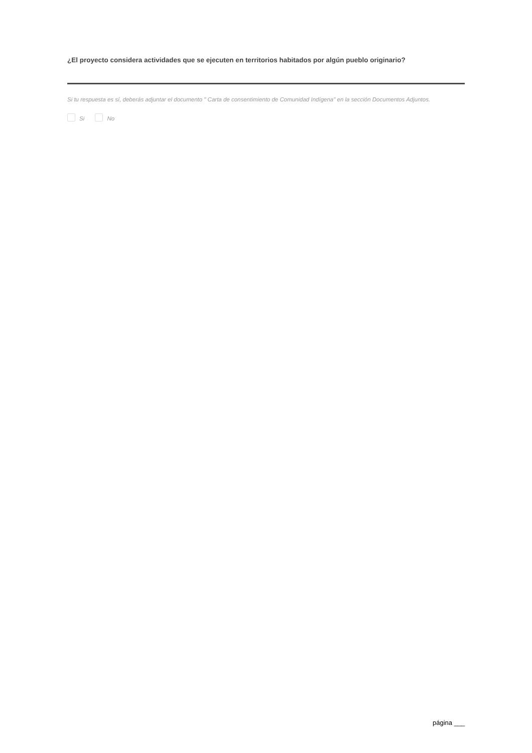¿El proyecto considera actividades que se ejecuten en territorios habitados por algún pueblo originario?
Si tu respuesta es sí, deberás adjuntar el documento " Carta de consentimiento de Comunidad Indígena" en la sección Documentos Adjuntos.
Si No
página ___